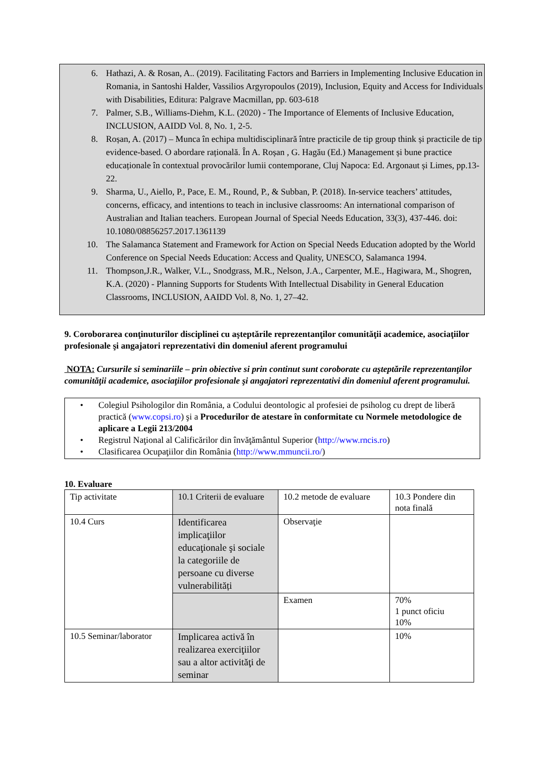6. Hathazi, A. & Rosan, A.. (2019). Facilitating Factors and Barriers in Implementing Inclusive Education in Romania, in Santoshi Halder, Vassilios Argyropoulos (2019), Inclusion, Equity and Access for Individuals with Disabilities, Editura: Palgrave Macmillan, pp. 603-618
7. Palmer, S.B., Williams-Diehm, K.L. (2020) - The Importance of Elements of Inclusive Education, INCLUSION, AAIDD Vol. 8, No. 1, 2-5.
8. Roșan, A. (2017) – Munca în echipa multidisciplinară între practicile de tip group think și practicile de tip evidence-based. O abordare rațională. În A. Roșan , G. Hagău (Ed.) Management și bune practice educaționale în contextual provocărilor lumii contemporane, Cluj Napoca: Ed. Argonaut și Limes, pp.13-22.
9. Sharma, U., Aiello, P., Pace, E. M., Round, P., & Subban, P. (2018). In-service teachers’ attitudes, concerns, efficacy, and intentions to teach in inclusive classrooms: An international comparison of Australian and Italian teachers. European Journal of Special Needs Education, 33(3), 437-446. doi: 10.1080/08856257.2017.1361139
10. The Salamanca Statement and Framework for Action on Special Needs Education adopted by the World Conference on Special Needs Education: Access and Quality, UNESCO, Salamanca 1994.
11. Thompson,J.R., Walker, V.L., Snodgrass, M.R., Nelson, J.A., Carpenter, M.E., Hagiwara, M., Shogren, K.A. (2020) - Planning Supports for Students With Intellectual Disability in General Education Classrooms, INCLUSION, AAIDD Vol. 8, No. 1, 27–42.
9. Coroborarea conţinuturilor disciplinei cu aşteptările reprezentanţilor comunităţii academice, asociaţiilor profesionale şi angajatori reprezentativi din domeniul aferent programului
NOTA: Cursurile si seminariile – prin obiective si prin continut sunt coroborate cu aşteptările reprezentanţilor comunităţii academice, asociaţiilor profesionale şi angajatori reprezentativi din domeniul aferent programului.
• Colegiul Psihologilor din România, a Codului deontologic al profesiei de psiholog cu drept de liberă practică (www.copsi.ro) şi a Procedurilor de atestare în conformitate cu Normele metodologice de aplicare a Legii 213/2004
• Registrul Naţional al Calificărilor din învăţământul Superior (http://www.rncis.ro)
• Clasificarea Ocupaţiilor din România (http://www.mmuncii.ro/)
10. Evaluare
| Tip activitate | 10.1 Criterii de evaluare | 10.2 metode de evaluare | 10.3 Pondere din nota finală |
| 10.4 Curs | Identificarea implicaţiilor educaţionale şi sociale la categoriile de persoane cu diverse vulnerabilități | Observaţie | |
| | | Examen | 70% 1 punct oficiu 10% |
| 10.5 Seminar/laborator | Implicarea activă în realizarea exerciţiilor sau a altor activităţi de seminar | | 10% |